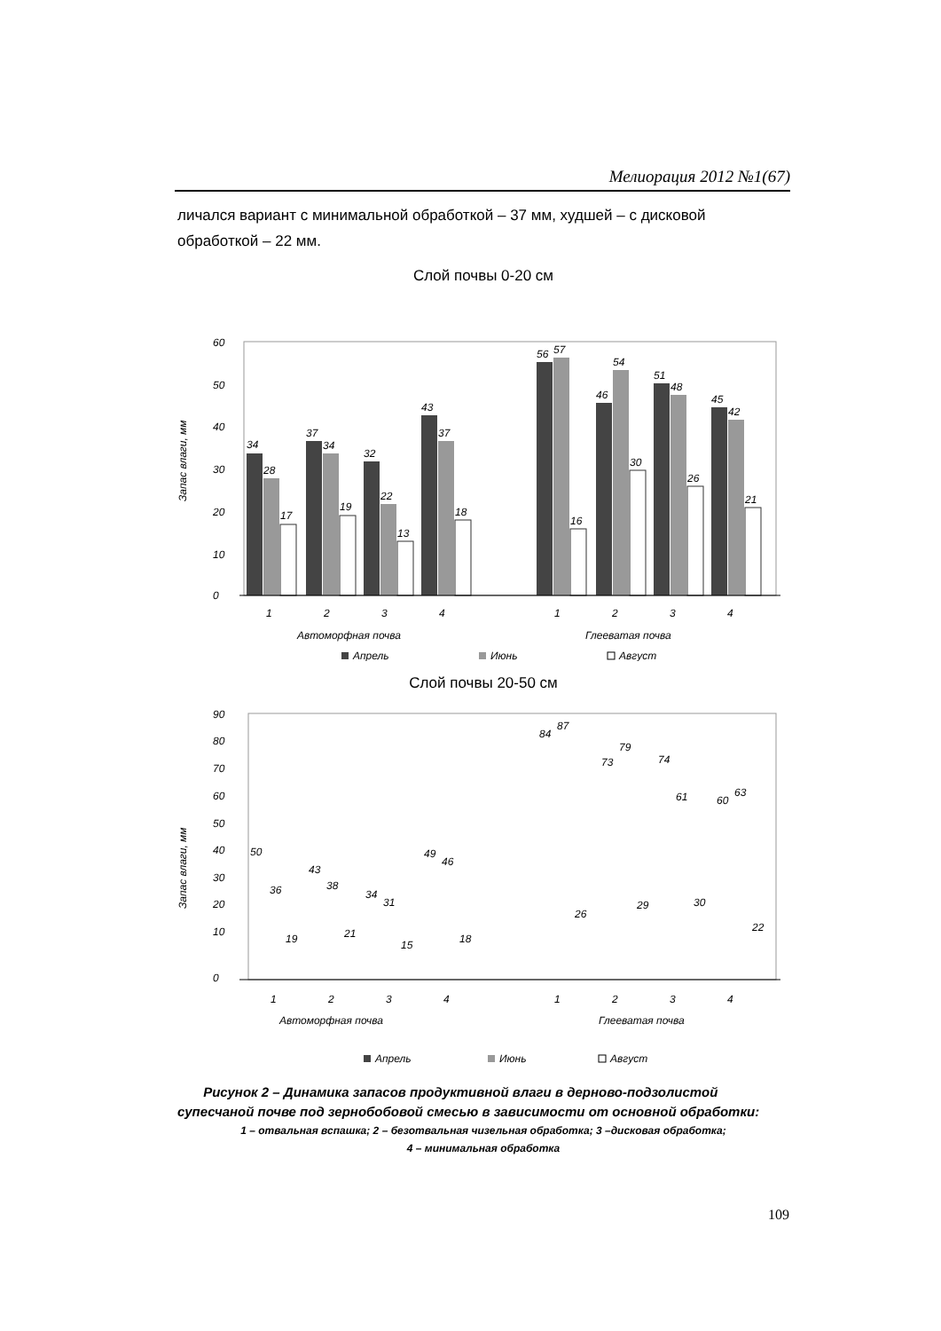Мелиорация 2012 №1(67)
личался вариант с минимальной обработкой – 37 мм, худшей – с дисковой обработкой – 22 мм.
Слой почвы 0-20 см
Запас влаги, мм
60
50
40
30
20
10
0
34
28
17
37
34
19
32
22
13
43
37
18
56
57
16
46
54
30
51
48
26
45
42
21
1
2
3
4
1
2
3
4
Автоморфная почва
Глееватая почва
Апрель
Июнь
Август
Слой почвы 20-50 см
Запас влаги, мм
90
80
70
60
50
40
30
20
10
0
50
36
19
43
38
21
34
31
15
49
46
18
84
87
26
73
79
29
74
61
30
60
63
22
1
2
3
4
1
2
3
4
Автоморфная почва
Глееватая почва
Апрель
Июнь
Август
Рисунок 2 – Динамика запасов продуктивной влаги в дерново-подзолистой супесчаной почве под зернобобовой смесью в зависимости от основной обработки:
1 – отвальная вспашка; 2 – безотвальная чизельная обработка; 3 –дисковая обработка;
4 – минимальная обработка
109